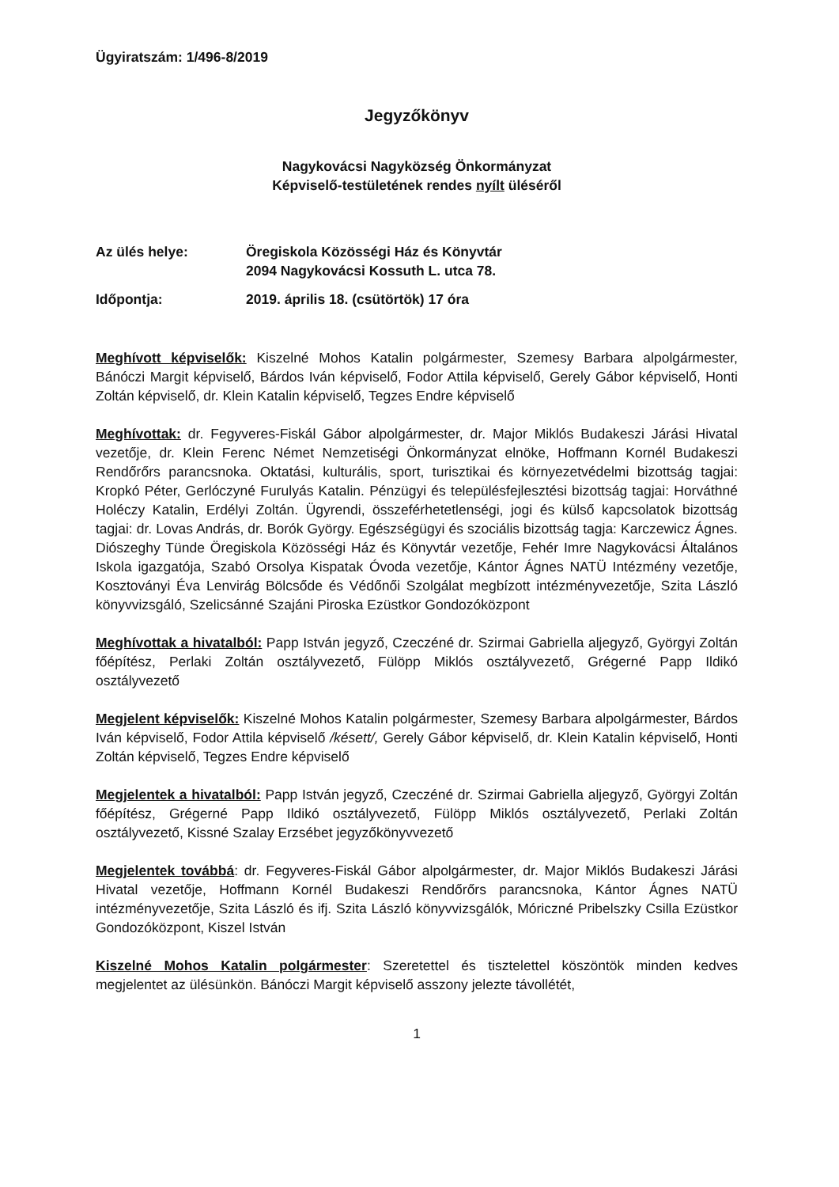Ügyiratszám: 1/496-8/2019
Jegyzőkönyv
Nagykovácsi Nagyközség Önkormányzat
Képviselő-testületének rendes nyílt üléséről
Az ülés helye: Öregiskola Közösségi Ház és Könyvtár
2094 Nagykovácsi Kossuth L. utca 78.
Időpontja: 2019. április 18. (csütörtök) 17 óra
Meghívott képviselők: Kiszelné Mohos Katalin polgármester, Szemesy Barbara alpolgármester, Bánóczi Margit képviselő, Bárdos Iván képviselő, Fodor Attila képviselő, Gerely Gábor képviselő, Honti Zoltán képviselő, dr. Klein Katalin képviselő, Tegzes Endre képviselő
Meghívottak: dr. Fegyveres-Fiskál Gábor alpolgármester, dr. Major Miklós Budakeszi Járási Hivatal vezetője, dr. Klein Ferenc Német Nemzetiségi Önkormányzat elnöke, Hoffmann Kornél Budakeszi Rendőrőrs parancsnoka. Oktatási, kulturális, sport, turisztikai és környezetvédelmi bizottság tagjai: Kropkó Péter, Gerlóczyné Furulyás Katalin. Pénzügyi és településfejlesztési bizottság tagjai: Horváthné Holéczy Katalin, Erdélyi Zoltán. Ügyrendi, összeférhetetlenségi, jogi és külső kapcsolatok bizottság tagjai: dr. Lovas András, dr. Borók György. Egészségügyi és szociális bizottság tagja: Karczewicz Ágnes. Diószeghy Tünde Öregiskola Közösségi Ház és Könyvtár vezetője, Fehér Imre Nagykovácsi Általános Iskola igazgatója, Szabó Orsolya Kispatak Óvoda vezetője, Kántor Ágnes NATÜ Intézmény vezetője, Kosztoványi Éva Lenvirág Bölcsőde és Védőnői Szolgálat megbízott intézményvezetője, Szita László könyvvizsgáló, Szelicsánné Szajáni Piroska Ezüstkor Gondozóközpont
Meghívottak a hivatalból: Papp István jegyző, Czeczéné dr. Szirmai Gabriella aljegyző, Györgyi Zoltán főépítész, Perlaki Zoltán osztályvezető, Fülöpp Miklós osztályvezető, Grégerné Papp Ildikó osztályvezető
Megjelent képviselők: Kiszelné Mohos Katalin polgármester, Szemesy Barbara alpolgármester, Bárdos Iván képviselő, Fodor Attila képviselő /késett/, Gerely Gábor képviselő, dr. Klein Katalin képviselő, Honti Zoltán képviselő, Tegzes Endre képviselő
Megjelentek a hivatalból: Papp István jegyző, Czeczéné dr. Szirmai Gabriella aljegyző, Györgyi Zoltán főépítész, Grégerné Papp Ildikó osztályvezető, Fülöpp Miklós osztályvezető, Perlaki Zoltán osztályvezető, Kissné Szalay Erzsébet jegyzőkönyvvezető
Megjelentek továbbá: dr. Fegyveres-Fiskál Gábor alpolgármester, dr. Major Miklós Budakeszi Járási Hivatal vezetője, Hoffmann Kornél Budakeszi Rendőrőrs parancsnoka, Kántor Ágnes NATÜ intézményvezetője, Szita László és ifj. Szita László könyvvizsgálók, Móriczné Pribelszky Csilla Ezüstkor Gondozóközpont, Kiszel István
Kiszelné Mohos Katalin polgármester: Szeretettel és tisztelettel köszöntök minden kedves megjelentet az ülésünkön. Bánóczi Margit képviselő asszony jelezte távollétét,
1